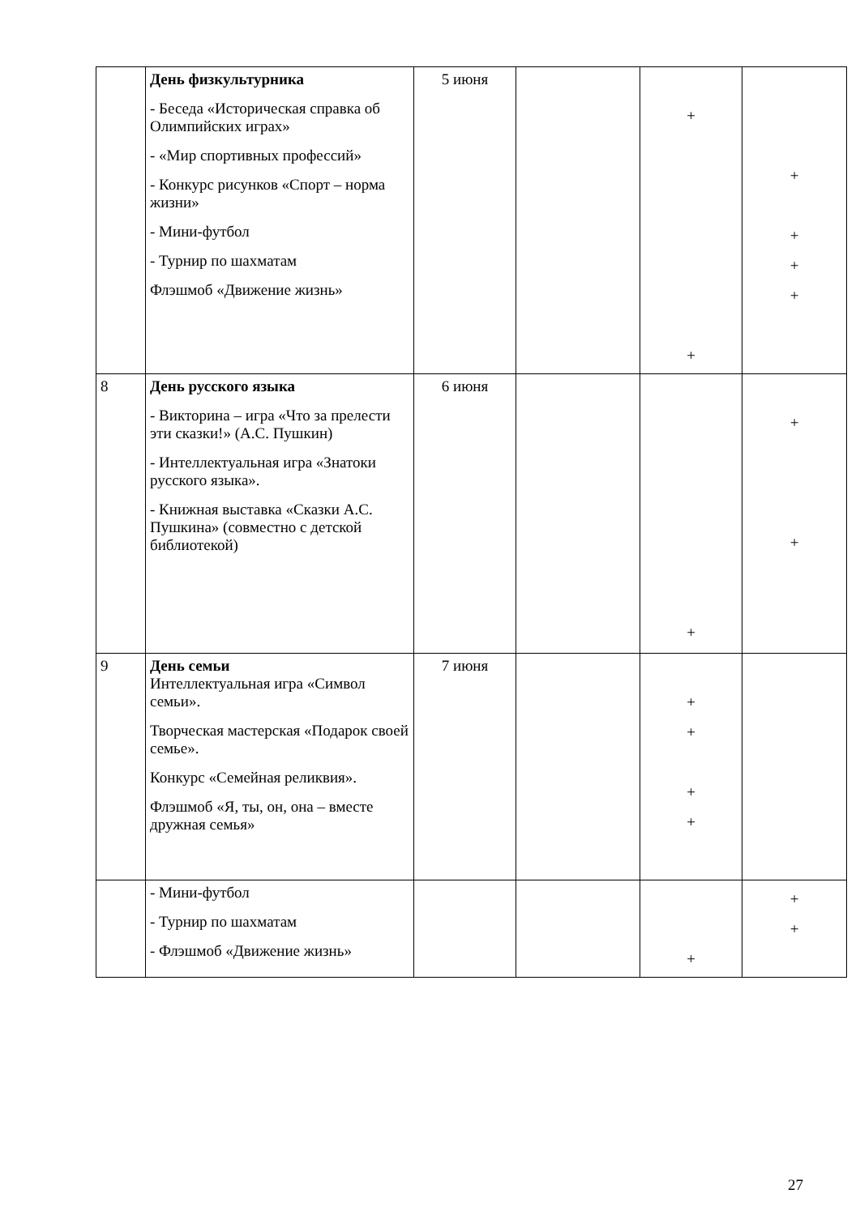| | День физкультурника - Беседа «Историческая справка об Олимпийских играх» - «Мир спортивных профессий» - Конкурс рисунков «Спорт – норма жизни» - Мини-футбол - Турнир по шахматам Флэшмоб «Движение жизнь» | 5 июня | | + + | + + + + |
| 8 | День русского языка - Викторина – игра «Что за прелести эти сказки!» (А.С. Пушкин) - Интеллектуальная игра «Знатоки русского языка». - Книжная выставка «Сказки А.С. Пушкина» (совместно с детской библиотекой) | 6 июня | | + | + + |
| 9 | День семьи Интеллектуальная игра «Символ семьи». Творческая мастерская «Подарок своей семье». Конкурс «Семейная реликвия». Флэшмоб «Я, ты, он, она – вместе дружная семья» | 7 июня | | + + + + | |
| | - Мини-футбол - Турнир по шахматам - Флэшмоб «Движение жизнь» | | | + | + + |
27